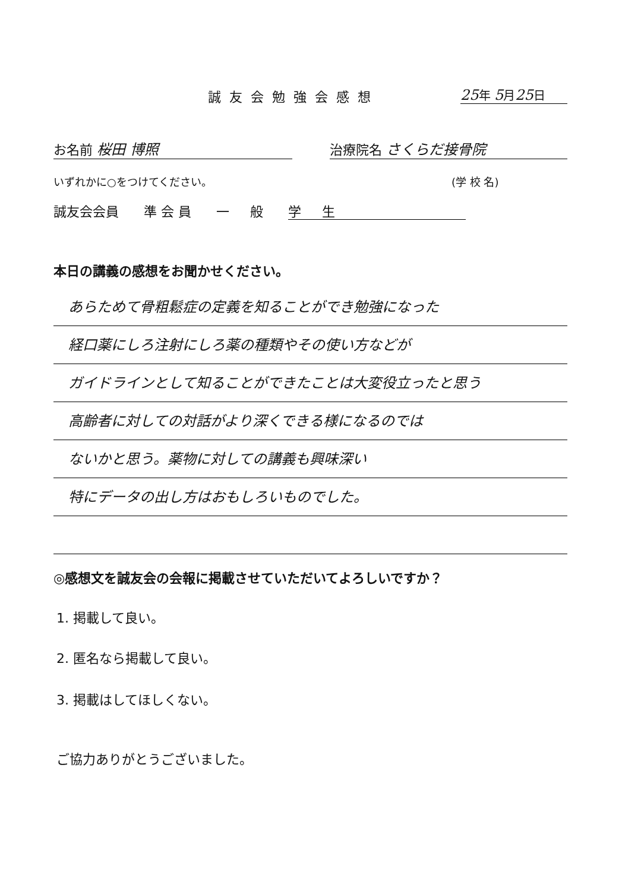誠友会勉強会感想 25年 5月25日
お名前 桜田 博照 治療院名 さくらだ接骨院
いずれかに○をつけてください。 (学 校 名)
誠友会会員 準 会 員 一 般 学 生
本日の講義の感想をお聞かせください。
あらためて骨粗鬆症の定義を知ることができ勉強になった
経口薬にしろ注射にしろ薬の種類やその使い方などが
ガイドラインとして知ることができたことは大変役立ったと思う
高齢者に対しての対話がより深くできる様になるのでは
ないかと思う。薬物に対しての講義も興味深い
特にデータの出し方はおもしろいものでした。
◎感想文を誠友会の会報に掲載させていただいてよろしいですか？
1. 掲載して良い。
2. 匿名なら掲載して良い。
3. 掲載はしてほしくない。
ご協力ありがとうございました。